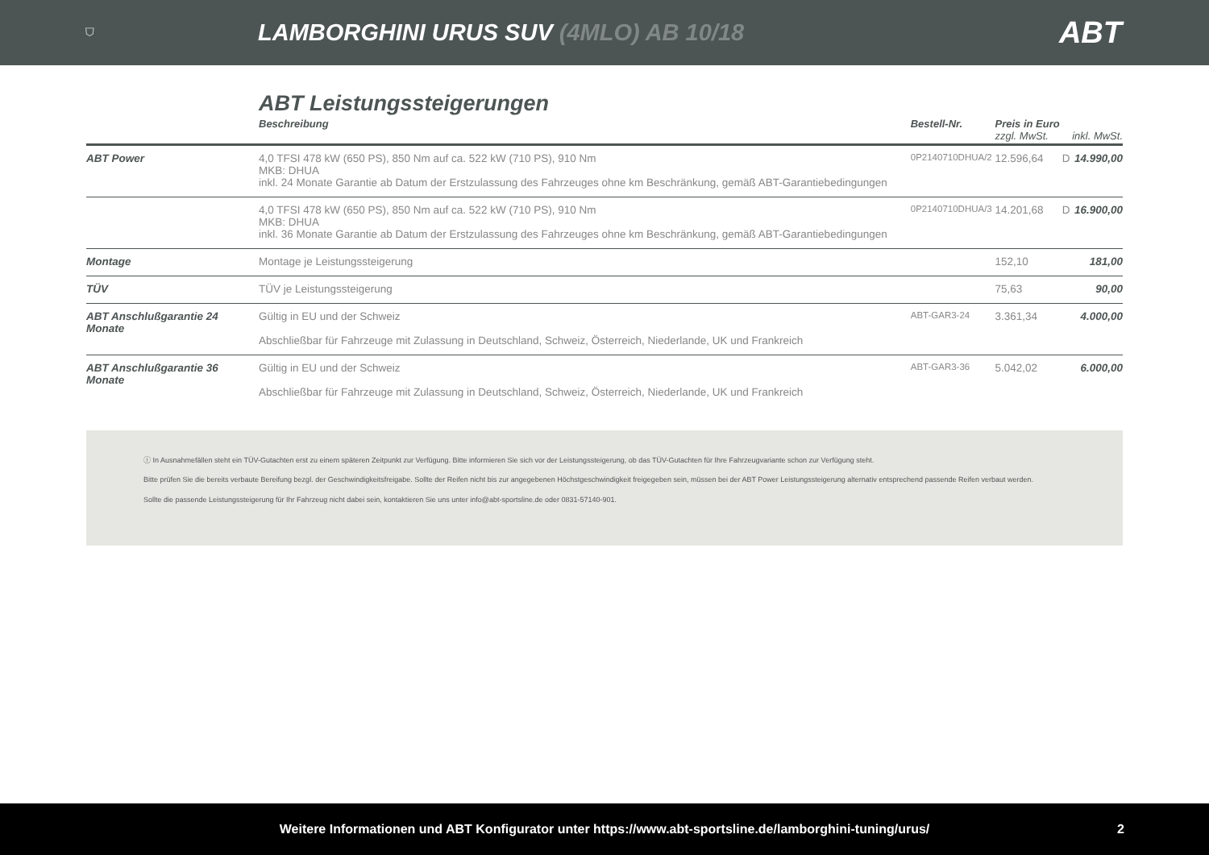⛉
LAMBORGHINI URUS SUV (4MLO) AB 10/18
ABT
ABT Leistungssteigerungen
| | Beschreibung | Bestell-Nr. | Preis in Euro zzgl. MwSt. | | inkl. MwSt. |
| --- | --- | --- | --- | --- | --- |
| ABT Power | 4,0 TFSI 478 kW (650 PS), 850 Nm auf ca. 522 kW (710 PS), 910 Nm MKB: DHUA inkl. 24 Monate Garantie ab Datum der Erstzulassung des Fahrzeuges ohne km Beschränkung, gemäß ABT-Garantiebedingungen | 0P2140710DHUA/2 | 12.596,64 | D | 14.990,00 |
| | 4,0 TFSI 478 kW (650 PS), 850 Nm auf ca. 522 kW (710 PS), 910 Nm MKB: DHUA inkl. 36 Monate Garantie ab Datum der Erstzulassung des Fahrzeuges ohne km Beschränkung, gemäß ABT-Garantiebedingungen | 0P2140710DHUA/3 | 14.201,68 | D | 16.900,00 |
| Montage | Montage je Leistungssteigerung | | 152,10 | | 181,00 |
| TÜV | TÜV je Leistungssteigerung | | 75,63 | | 90,00 |
| ABT Anschlußgarantie 24 Monate | Gültig in EU und der Schweiz Abschließbar für Fahrzeuge mit Zulassung in Deutschland, Schweiz, Österreich, Niederlande, UK und Frankreich | ABT-GAR3-24 | 3.361,34 | | 4.000,00 |
| ABT Anschlußgarantie 36 Monate | Gültig in EU und der Schweiz Abschließbar für Fahrzeuge mit Zulassung in Deutschland, Schweiz, Österreich, Niederlande, UK und Frankreich | ABT-GAR3-36 | 5.042,02 | | 6.000,00 |
ⓘ In Ausnahmefällen steht ein TÜV-Gutachten erst zu einem späteren Zeitpunkt zur Verfügung. Bitte informieren Sie sich vor der Leistungssteigerung, ob das TÜV-Gutachten für Ihre Fahrzeugvariante schon zur Verfügung steht.
Bitte prüfen Sie die bereits verbaute Bereifung bezgl. der Geschwindigkeitsfreigabe. Sollte der Reifen nicht bis zur angegebenen Höchstgeschwindigkeit freigegeben sein, müssen bei der ABT Power Leistungssteigerung alternativ entsprechend passende Reifen verbaut werden.
Sollte die passende Leistungssteigerung für Ihr Fahrzeug nicht dabei sein, kontaktieren Sie uns unter info@abt-sportsline.de oder 0831-57140-901.
Weitere Informationen und ABT Konfigurator unter https://www.abt-sportsline.de/lamborghini-tuning/urus/ 2